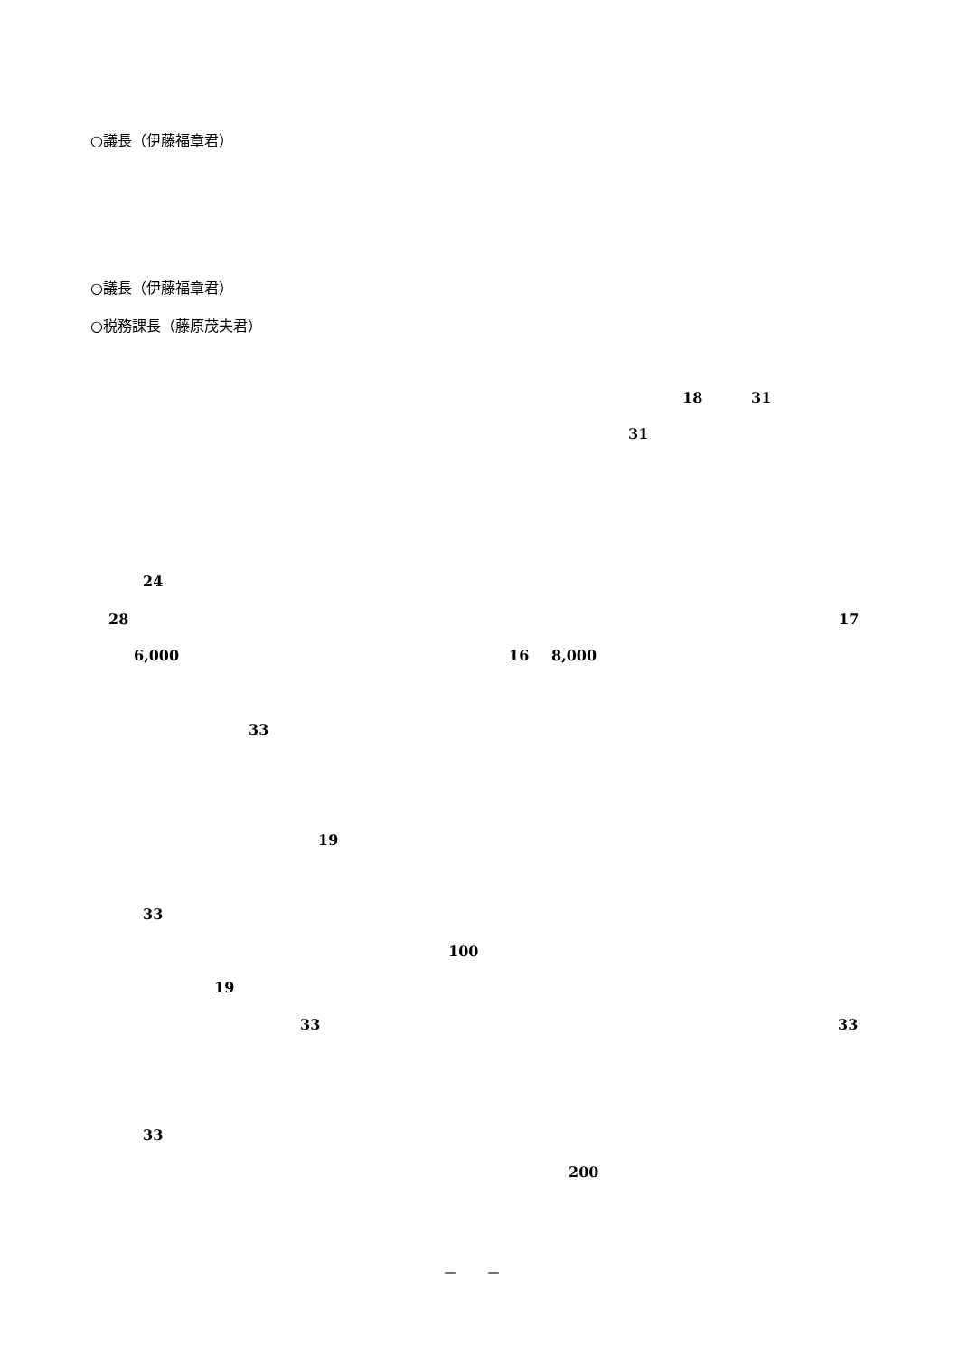○議長（伊藤福章君）
○議長（伊藤福章君）
○税務課長（藤原茂夫君）
18 31
31
24
28 17
6,000 16 8,000
33
19
33
100
19
33 33
33
200
－　　－